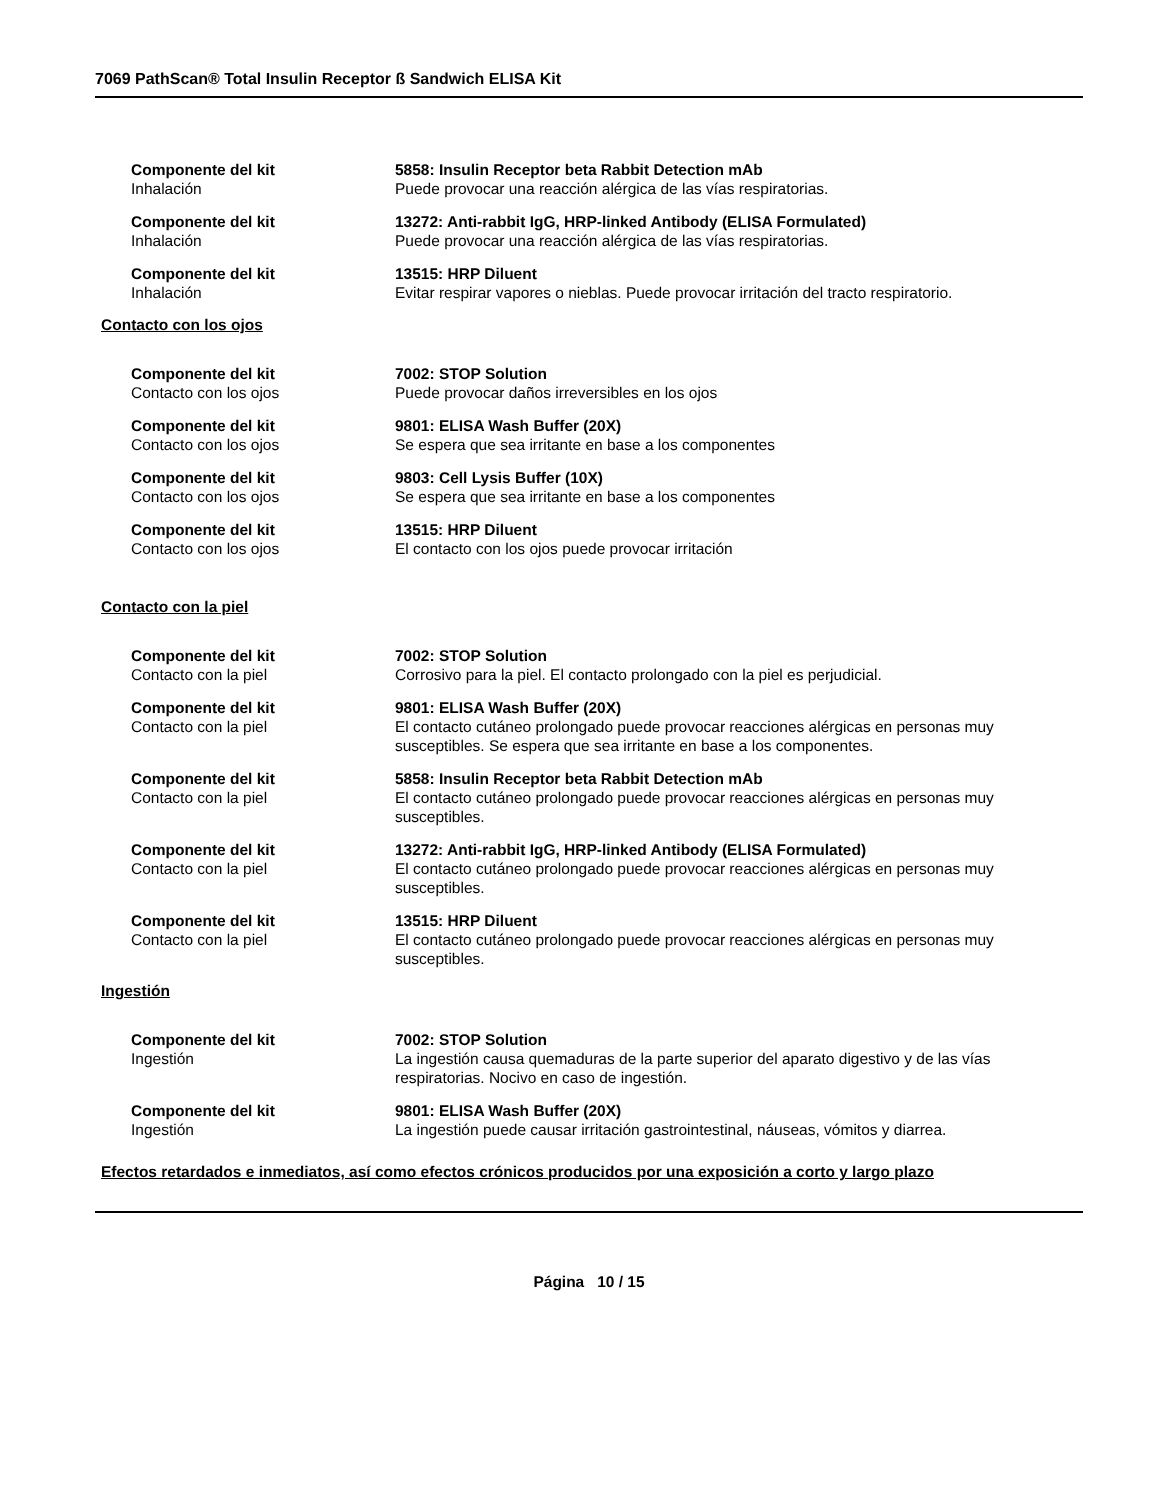7069 PathScan® Total Insulin Receptor ß Sandwich ELISA Kit
Componente del kit
Inhalación
5858: Insulin Receptor beta Rabbit Detection mAb
Puede provocar una reacción alérgica de las vías respiratorias.
Componente del kit
Inhalación
13272: Anti-rabbit IgG, HRP-linked Antibody (ELISA Formulated)
Puede provocar una reacción alérgica de las vías respiratorias.
Componente del kit
Inhalación
13515: HRP Diluent
Evitar respirar vapores o nieblas. Puede provocar irritación del tracto respiratorio.
Contacto con los ojos
Componente del kit
Contacto con los ojos
7002: STOP Solution
Puede provocar daños irreversibles en los ojos
Componente del kit
Contacto con los ojos
9801: ELISA Wash Buffer (20X)
Se espera que sea irritante en base a los componentes
Componente del kit
Contacto con los ojos
9803: Cell Lysis Buffer (10X)
Se espera que sea irritante en base a los componentes
Componente del kit
Contacto con los ojos
13515: HRP Diluent
El contacto con los ojos puede provocar irritación
Contacto con la piel
Componente del kit
Contacto con la piel
7002: STOP Solution
Corrosivo para la piel. El contacto prolongado con la piel es perjudicial.
Componente del kit
Contacto con la piel
9801: ELISA Wash Buffer (20X)
El contacto cutáneo prolongado puede provocar reacciones alérgicas en personas muy susceptibles. Se espera que sea irritante en base a los componentes.
Componente del kit
Contacto con la piel
5858: Insulin Receptor beta Rabbit Detection mAb
El contacto cutáneo prolongado puede provocar reacciones alérgicas en personas muy susceptibles.
Componente del kit
Contacto con la piel
13272: Anti-rabbit IgG, HRP-linked Antibody (ELISA Formulated)
El contacto cutáneo prolongado puede provocar reacciones alérgicas en personas muy susceptibles.
Componente del kit
Contacto con la piel
13515: HRP Diluent
El contacto cutáneo prolongado puede provocar reacciones alérgicas en personas muy susceptibles.
Ingestión
Componente del kit
Ingestión
7002: STOP Solution
La ingestión causa quemaduras de la parte superior del aparato digestivo y de las vías respiratorias. Nocivo en caso de ingestión.
Componente del kit
Ingestión
9801: ELISA Wash Buffer (20X)
La ingestión puede causar irritación gastrointestinal, náuseas, vómitos y diarrea.
Efectos retardados e inmediatos, así como efectos crónicos producidos por una exposición a corto y largo plazo
Página 10 / 15